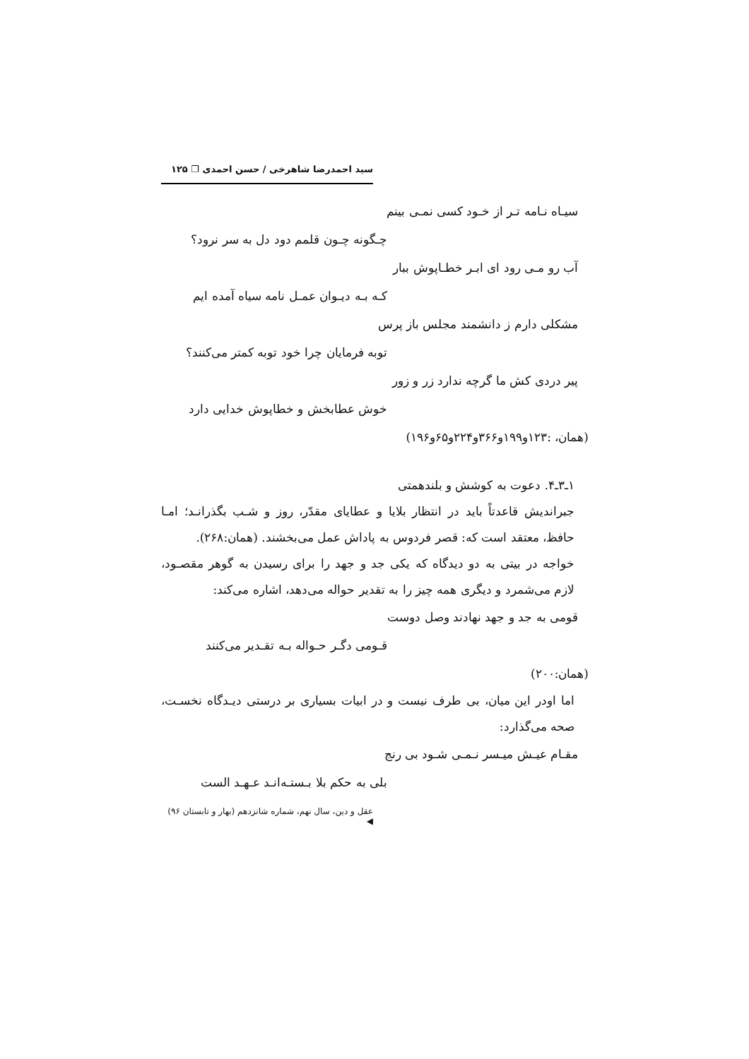سید احمدرضا شاهرخی / حسن احمدی ❐ ۱۲۵
سیـاه نـامه تـر از خـود کسی نمـی بینم
چـگونه چـون قلمم دود دل به سر نرود؟
آب رو مـی رود ای ابـر خطـاپوش ببار
کـه بـه دیـوان عمـل نامه سیاه آمده ایم
مشکلی دارم ز دانشمند مجلس باز پرس
توبه فرمایان چرا خود توبه کمتر می‌کنند؟
پیر دردی کش ما گرچه ندارد زر و زور
خوش عطابخش و خطاپوش خدایی دارد
(همان، :۱۲۳و۱۹۹و۳۶۶و۲۲۴و۶۵و۱۹۶)
۱ـ۳ـ۴. دعوت به کوشش و بلندهمتی
جبراندیش قاعدتاً باید در انتظار بلایا و عطایای مقدّر، روز و شـب بگذرانـد؛ امـا حافظ، معتقد است که: قصر فردوس به پاداش عمل می‌بخشند. (همان:۲۶۸).
خواجه در بیتی به دو دیدگاه که یکی جد و جهد را برای رسیدن به گوهر مقصـود، لازم می‌شمرد و دیگری همه چیز را به تقدیر حواله می‌دهد، اشاره می‌کند:
قومی به جد و جهد نهادند وصل دوست
قـومی دگـر حـواله بـه تقـدیر می‌کنند
(همان:۲۰۰)
اما اودر این میان، بی طرف نیست و در ابیات بسیاری بر درستی دیـدگاه نخسـت، صحه می‌گذارد:
مقـام عیـش میـسر نـمـی شـود بی رنج
بلی به حکم بلا بـستـه‌انـد عـهـد الست
عقل و دین، سال نهم، شماره شانزدهم (بهار و تابستان ۹۶) ◀